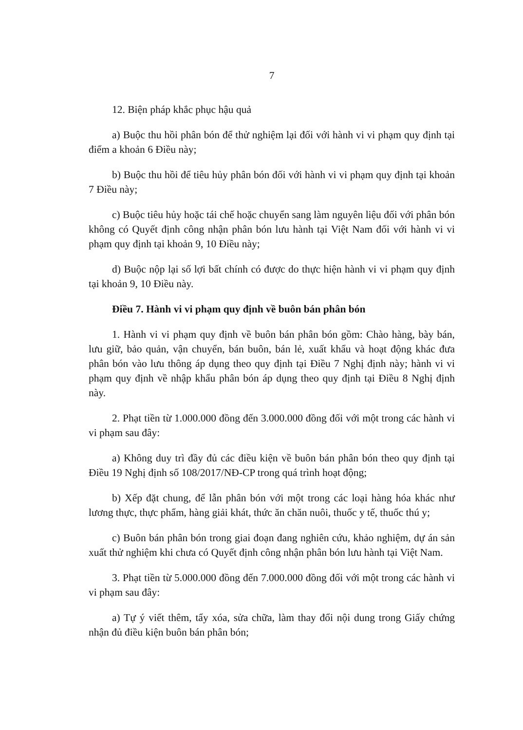7
12. Biện pháp khắc phục hậu quả
a) Buộc thu hồi phân bón để thử nghiệm lại đối với hành vi vi phạm quy định tại điểm a khoản 6 Điều này;
b) Buộc thu hồi để tiêu hủy phân bón đối với hành vi vi phạm quy định tại khoản 7 Điều này;
c) Buộc tiêu hủy hoặc tái chế hoặc chuyển sang làm nguyên liệu đối với phân bón không có Quyết định công nhận phân bón lưu hành tại Việt Nam đối với hành vi vi phạm quy định tại khoản 9, 10 Điều này;
d) Buộc nộp lại số lợi bất chính có được do thực hiện hành vi vi phạm quy định tại khoản 9, 10 Điều này.
Điều 7. Hành vi vi phạm quy định về buôn bán phân bón
1. Hành vi vi phạm quy định về buôn bán phân bón gồm: Chào hàng, bày bán, lưu giữ, bảo quản, vận chuyển, bán buôn, bán lẻ, xuất khẩu và hoạt động khác đưa phân bón vào lưu thông áp dụng theo quy định tại Điều 7 Nghị định này; hành vi vi phạm quy định về nhập khẩu phân bón áp dụng theo quy định tại Điều 8 Nghị định này.
2. Phạt tiền từ 1.000.000 đồng đến 3.000.000 đồng đối với một trong các hành vi vi phạm sau đây:
a) Không duy trì đầy đủ các điều kiện về buôn bán phân bón theo quy định tại Điều 19 Nghị định số 108/2017/NĐ-CP trong quá trình hoạt động;
b) Xếp đặt chung, để lẫn phân bón với một trong các loại hàng hóa khác như lương thực, thực phẩm, hàng giải khát, thức ăn chăn nuôi, thuốc y tế, thuốc thú y;
c) Buôn bán phân bón trong giai đoạn đang nghiên cứu, khảo nghiệm, dự án sản xuất thử nghiệm khi chưa có Quyết định công nhận phân bón lưu hành tại Việt Nam.
3. Phạt tiền từ 5.000.000 đồng đến 7.000.000 đồng đối với một trong các hành vi vi phạm sau đây:
a) Tự ý viết thêm, tẩy xóa, sửa chữa, làm thay đổi nội dung trong Giấy chứng nhận đủ điều kiện buôn bán phân bón;